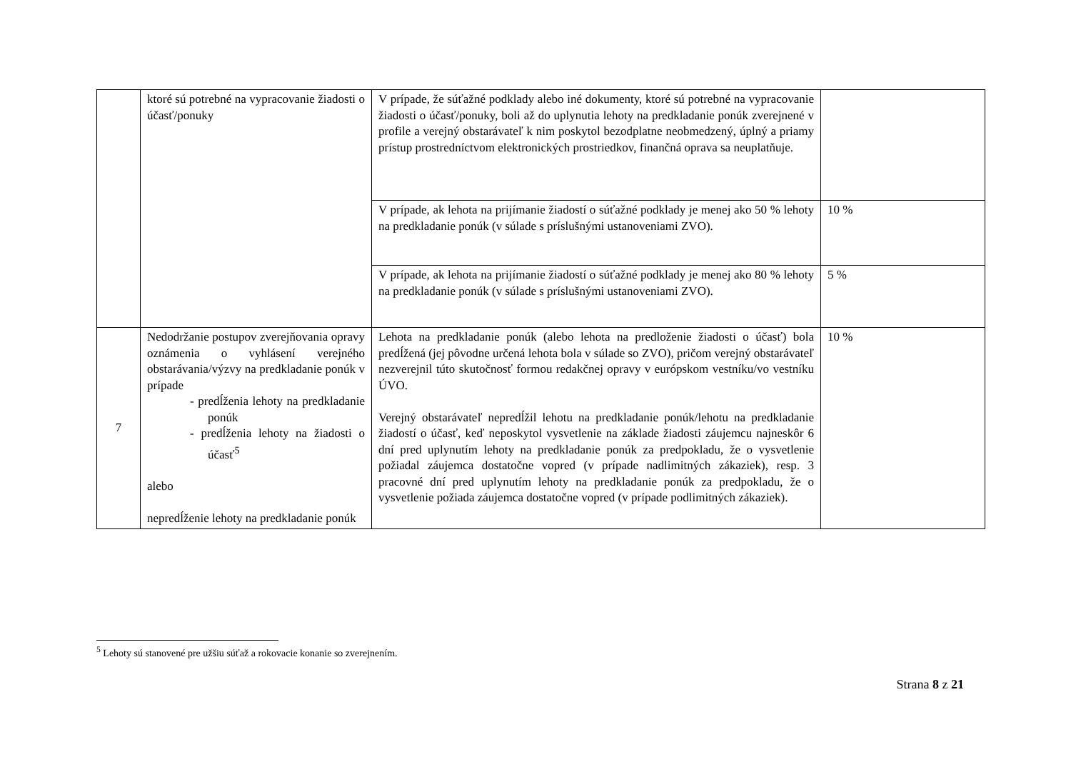| | ktoré sú potrebné na vypracovanie žiadosti o účasť/ponuky | V prípade, že súťažné podklady alebo iné dokumenty, ktoré sú potrebné na vypracovanie žiadosti o účasť/ponuky, boli až do uplynutia lehoty na predkladanie ponúk zverejnené v profile a verejný obstarávateľ k nim poskytol bezodplatne neobmedzený, úplný a priamy prístup prostredníctvom elektronických prostriedkov, finančná oprava sa neuplatňuje. | |
| | | V prípade, ak lehota na prijímanie žiadostí o súťažné podklady je menej ako 50 % lehoty na predkladanie ponúk (v súlade s príslušnými ustanoveniami ZVO). | 10 % |
| | | V prípade, ak lehota na prijímanie žiadostí o súťažné podklady je menej ako 80 % lehoty na predkladanie ponúk (v súlade s príslušnými ustanoveniami ZVO). | 5 % |
| 7 | Nedodržanie postupov zverejňovania opravy oznámenia o vyhlásení verejného obstarávania/výzvy na predkladanie ponúk v prípade - predĺženia lehoty na predkladanie ponúk - predĺženia lehoty na žiadosti o účasť<sup>5</sup> alebo nepredĺženie lehoty na predkladanie ponúk | Lehota na predkladanie ponúk (alebo lehota na predloženie žiadosti o účasť) bola predĺžená (jej pôvodne určená lehota bola v súlade so ZVO), pričom verejný obstarávateľ nezverejnil túto skutočnosť formou redakčnej opravy v európskom vestníku/vo vestníku ÚVO. Verejný obstarávateľ nepredĺžil lehotu na predkladanie ponúk/lehotu na predkladanie žiadostí o účasť, keď neposkytol vysvetlenie na základe žiadosti záujemcu najneskôr 6 dní pred uplynutím lehoty na predkladanie ponúk za predpokladu, že o vysvetlenie požiadal záujemca dostatočne vopred (v prípade nadlimitných zákaziek), resp. 3 pracovné dní pred uplynutím lehoty na predkladanie ponúk za predpokladu, že o vysvetlenie požiada záujemca dostatočne vopred (v prípade podlimitných zákaziek). | 10 % |
<sup>5</sup> Lehoty sú stanovené pre užšiu súťaž a rokovacie konanie so zverejnením.
Strana 8 z 21